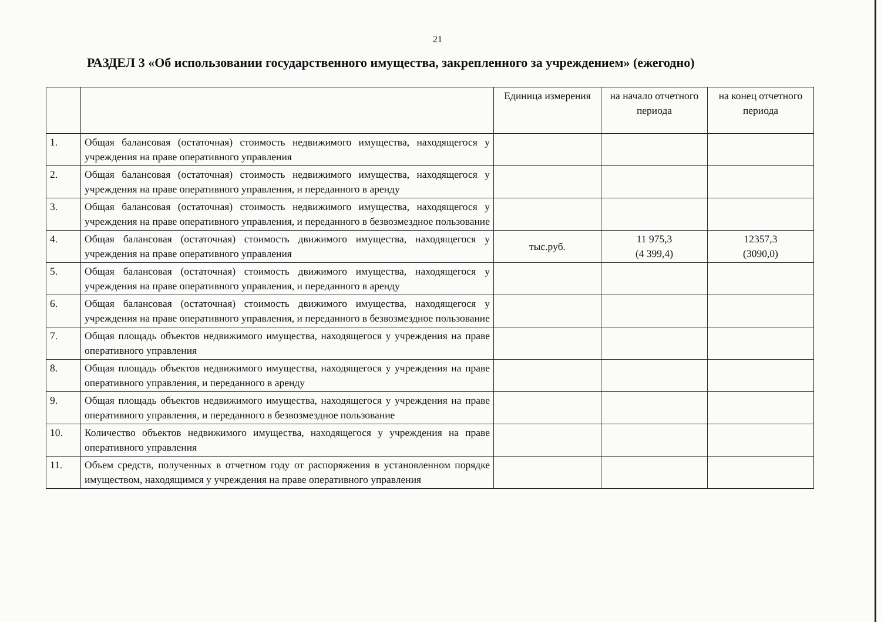21
РАЗДЕЛ 3 «Об использовании государственного имущества, закрепленного за учреждением» (ежегодно)
| | | Единица измерения | на начало отчетного периода | на конец отчетного периода |
| --- | --- | --- | --- | --- |
| 1. | Общая балансовая (остаточная) стоимость недвижимого имущества, находящегося у учреждения на праве оперативного управления | | | |
| 2. | Общая балансовая (остаточная) стоимость недвижимого имущества, находящегося у учреждения на праве оперативного управления, и переданного в аренду | | | |
| 3. | Общая балансовая (остаточная) стоимость недвижимого имущества, находящегося у учреждения на праве оперативного управления, и переданного в безвозмездное пользование | | | |
| 4. | Общая балансовая (остаточная) стоимость движимого имущества, находящегося у учреждения на праве оперативного управления | тыс.руб. | 11 975,3 (4 399,4) | 12357,3 (3090,0) |
| 5. | Общая балансовая (остаточная) стоимость движимого имущества, находящегося у учреждения на праве оперативного управления, и переданного в аренду | | | |
| 6. | Общая балансовая (остаточная) стоимость движимого имущества, находящегося у учреждения на праве оперативного управления, и переданного в безвозмездное пользование | | | |
| 7. | Общая площадь объектов недвижимого имущества, находящегося у учреждения на праве оперативного управления | | | |
| 8. | Общая площадь объектов недвижимого имущества, находящегося у учреждения на праве оперативного управления, и переданного в аренду | | | |
| 9. | Общая площадь объектов недвижимого имущества, находящегося у учреждения на праве оперативного управления, и переданного в безвозмездное пользование | | | |
| 10. | Количество объектов недвижимого имущества, находящегося у учреждения на праве оперативного управления | | | |
| 11. | Объем средств, полученных в отчетном году от распоряжения в установленном порядке имуществом, находящимся у учреждения на праве оперативного управления | | | |